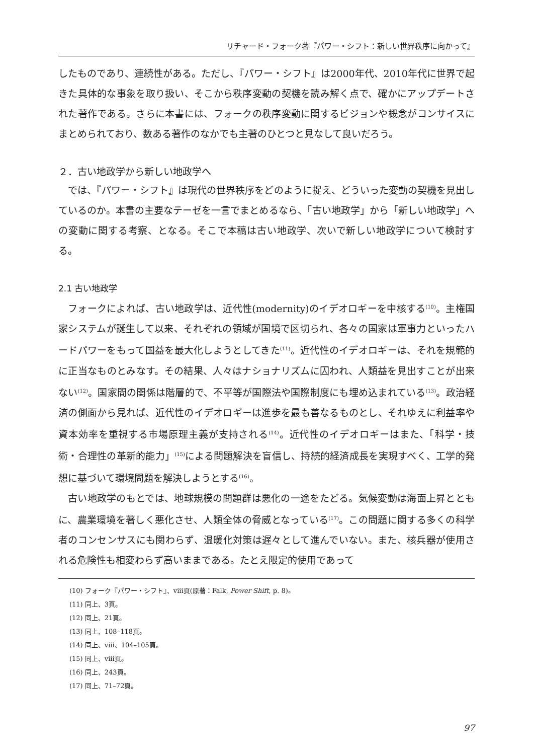リチャード・フォーク著『パワー・シフト：新しい世界秩序に向かって』
したものであり、連続性がある。ただし、『パワー・シフト』は2000年代、2010年代に世界で起きた具体的な事象を取り扱い、そこから秩序変動の契機を読み解く点で、確かにアップデートされた著作である。さらに本書には、フォークの秩序変動に関するビジョンや概念がコンサイスにまとめられており、数ある著作のなかでも主著のひとつと見なして良いだろう。
２．古い地政学から新しい地政学へ
では、『パワー・シフト』は現代の世界秩序をどのように捉え、どういった変動の契機を見出しているのか。本書の主要なテーゼを一言でまとめるなら、「古い地政学」から「新しい地政学」への変動に関する考察、となる。そこで本稿は古い地政学、次いで新しい地政学について検討する。
2.1 古い地政学
フォークによれば、古い地政学は、近代性(modernity)のイデオロギーを中核する<sup>(10)</sup>。主権国家システムが誕生して以来、それぞれの領域が国境で区切られ、各々の国家は軍事力といったハードパワーをもって国益を最大化しようとしてきた<sup>(11)</sup>。近代性のイデオロギーは、それを規範的に正当なものとみなす。その結果、人々はナショナリズムに囚われ、人類益を見出すことが出来ない<sup>(12)</sup>。国家間の関係は階層的で、不平等が国際法や国際制度にも埋め込まれている<sup>(13)</sup>。政治経済の側面から見れば、近代性のイデオロギーは進歩を最も善なるものとし、それゆえに利益率や資本効率を重視する市場原理主義が支持される<sup>(14)</sup>。近代性のイデオロギーはまた、「科学・技術・合理性の革新的能力」<sup>(15)</sup>による問題解決を盲信し、持続的経済成長を実現すべく、工学的発想に基づいて環境問題を解決しようとする<sup>(16)</sup>。
古い地政学のもとでは、地球規模の問題群は悪化の一途をたどる。気候変動は海面上昇とともに、農業環境を著しく悪化させ、人類全体の脅威となっている<sup>(17)</sup>。この問題に関する多くの科学者のコンセンサスにも関わらず、温暖化対策は遅々として進んでいない。また、核兵器が使用される危険性も相変わらず高いままである。たとえ限定的使用であって
(10) フォーク『パワー・シフト』、viii頁(原著：Falk, Power Shift, p. 8)。
(11) 同上、3頁。
(12) 同上、21頁。
(13) 同上、108–118頁。
(14) 同上、viii、104–105頁。
(15) 同上、viii頁。
(16) 同上、243頁。
(17) 同上、71–72頁。
97